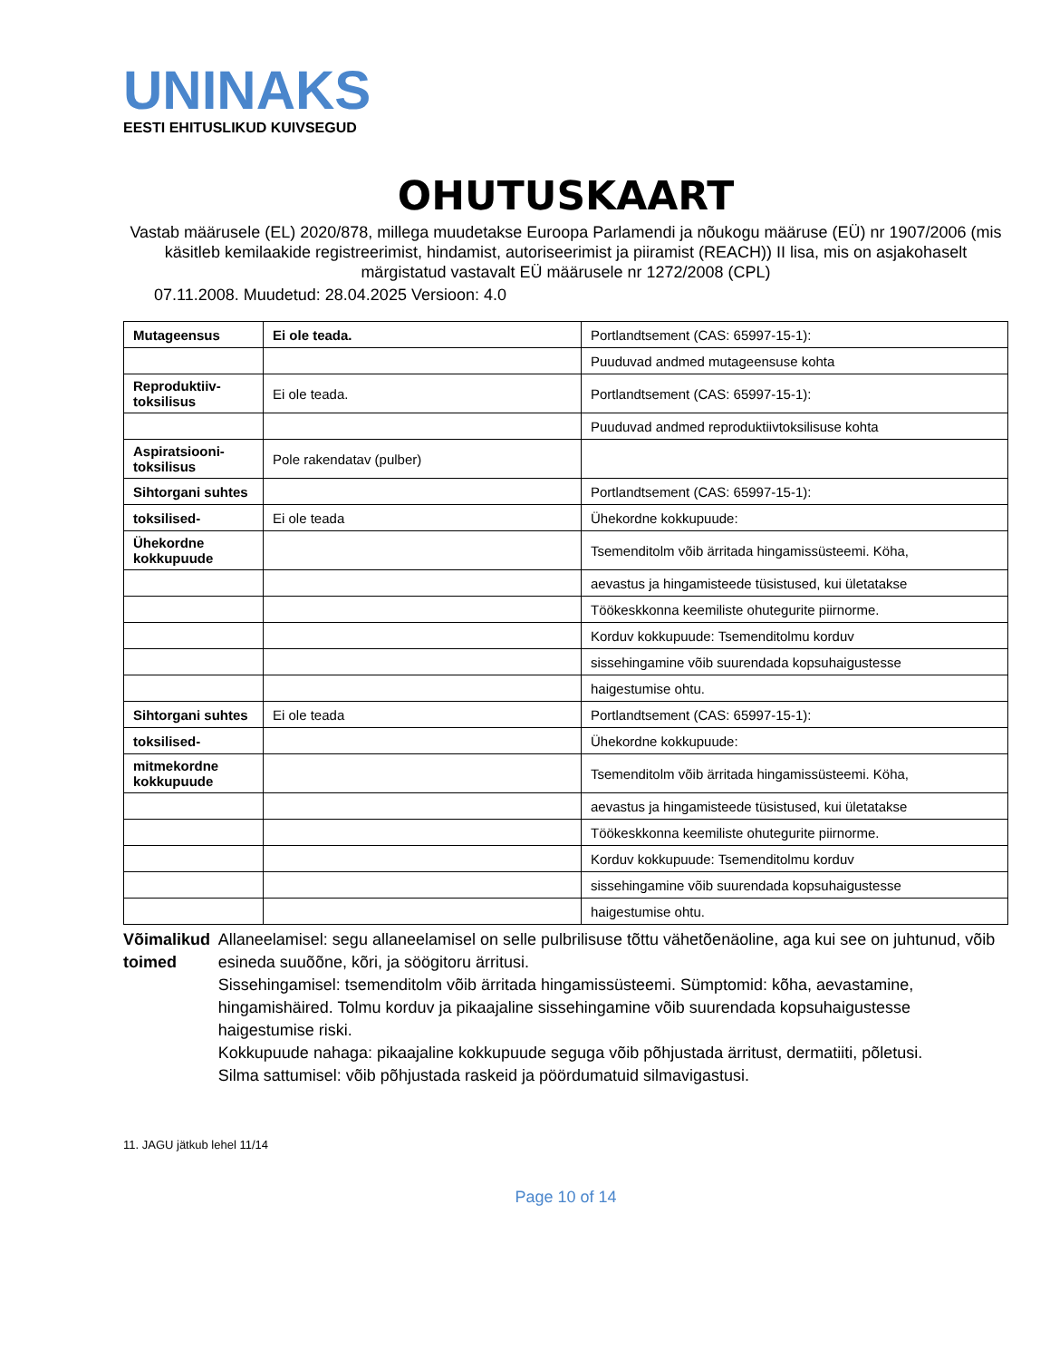UNINAKS
EESTI EHITUSLIKUD KUIVSEGUD
OHUTUSKAART
Vastab määrusele (EL) 2020/878, millega muudetakse Euroopa Parlamendi ja nõukogu määruse (EÜ) nr 1907/2006 (mis käsitleb kemilaakide registreerimist, hindamist, autoriseerimist ja piiramist (REACH)) II lisa, mis on asjakohaselt märgistatud vastavalt EÜ määrusele nr 1272/2008 (CPL)
07.11.2008. Muudetud: 28.04.2025 Versioon: 4.0
| Mutageensus | Ei ole teada. | Portlandtsement (CAS: 65997-15-1): |
| | | Puuduvad andmed mutageensuse kohta |
| Reproduktiiv-toksilisus | Ei ole teada. | Portlandtsement (CAS: 65997-15-1): |
| | | Puuduvad andmed reproduktiivtoksilisuse kohta |
| Aspiratsiooni-toksilisus | Pole rakendatav (pulber) | |
| Sihtorgani suhtes | | Portlandtsement (CAS: 65997-15-1): |
| toksilised- | Ei ole teada | Ühekordne kokkupuude: |
| Ühekordne kokkupuude | | Tsemenditolm võib ärritada hingamissüsteemi. Köha, |
| | | aevastus ja hingamisteede tüsistused, kui ületatakse |
| | | Töökeskkonna keemiliste ohutegurite piirnorme. |
| | | Korduv kokkupuude: Tsemenditolmu korduv |
| | | sissehingamine võib suurendada kopsuhaigustesse |
| | | haigestumise ohtu. |
| Sihtorgani suhtes | Ei ole teada | Portlandtsement (CAS: 65997-15-1): |
| toksilised- | | Ühekordne kokkupuude: |
| mitmekordne kokkupuude | | Tsemenditolm võib ärritada hingamissüsteemi. Köha, |
| | | aevastus ja hingamisteede tüsistused, kui ületatakse |
| | | Töökeskkonna keemiliste ohutegurite piirnorme. |
| | | Korduv kokkupuude: Tsemenditolmu korduv |
| | | sissehingamine võib suurendada kopsuhaigustesse |
| | | haigestumise ohtu. |
Võimalikud toimed Allaneelamisel: segu allaneelamisel on selle pulbrilisuse tõttu vähetõenäoline, aga kui see on juhtunud, võib esineda suuõõne, kõri, ja söögitoru ärritusi.
Sissehingamisel: tsemenditolm võib ärritada hingamissüsteemi. Sümptomid: kõha, aevastamine, hingamishäired. Tolmu korduv ja pikaajaline sissehingamine võib suurendada kopsuhaigustesse haigestumise riski.
Kokkupuude nahaga: pikaajaline kokkupuude seguga võib põhjustada ärritust, dermatiiti, põletusi.
Silma sattumisel: võib põhjustada raskeid ja pöördumatuid silmavigastusi.
11. JAGU jätkub lehel 11/14
Page 10 of 14